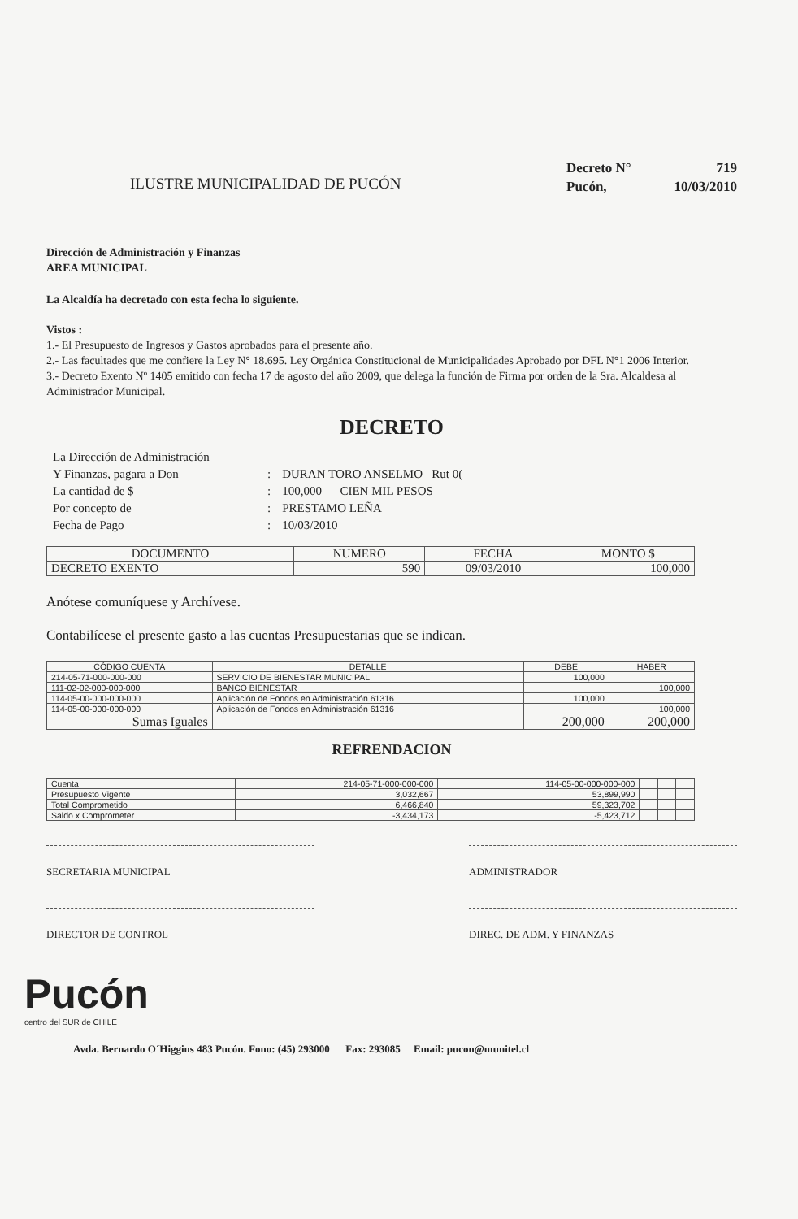ILUSTRE MUNICIPALIDAD DE PUCÓN
Decreto N° 719
Pucón, 10/03/2010
Dirección de Administración y Finanzas
AREA MUNICIPAL
La Alcaldía ha decretado con esta fecha lo siguiente.
Vistos :
1.- El Presupuesto de Ingresos y Gastos aprobados para el presente año.
2.- Las facultades que me confiere la Ley N° 18.695. Ley Orgánica Constitucional de Municipalidades Aprobado por DFL N°1 2006 Interior.
3.- Decreto Exento Nº 1405 emitido con fecha 17 de agosto del año 2009, que delega la función de Firma por orden de la Sra. Alcaldesa al Administrador Municipal.
DECRETO
| La Dirección de Administración | | |
| Y Finanzas, pagara a Don | : | DURAN TORO ANSELMO Rut 0( |
| La cantidad de $ | : | 100,000 CIEN MIL PESOS |
| Por concepto de | : | PRESTAMO LEÑA |
| Fecha de Pago | : | 10/03/2010 |
| DOCUMENTO | NUMERO | FECHA | MONTO $ |
| --- | --- | --- | --- |
| DECRETO EXENTO | 590 | 09/03/2010 | 100,000 |
Anótese comuníquese y Archívese.
Contabilícese el presente gasto a las cuentas Presupuestarias que se indican.
| CÓDIGO CUENTA | DETALLE | | DEBE | HABER |
| --- | --- | --- | --- | --- |
| 214-05-71-000-000-000 | SERVICIO DE BIENESTAR MUNICIPAL | | 100,000 | |
| 111-02-02-000-000-000 | BANCO BIENESTAR | | | 100,000 |
| 114-05-00-000-000-000 | Aplicación de Fondos en Administración 61316 | | 100,000 | |
| 114-05-00-000-000-000 | Aplicación de Fondos en Administración 61316 | | | 100,000 |
| Sumas Iguales | | | 200,000 | 200,000 |
REFRENDACION
| Cuenta | 214-05-71-000-000-000 | 114-05-00-000-000-000 | | | |
| Presupuesto Vigente | 3,032,667 | 53,899,990 | | | |
| Total Comprometido | 6,466,840 | 59,323,702 | | | |
| Saldo x Comprometer | -3,434,173 | -5,423,712 | | | |
SECRETARIA MUNICIPAL ADMINISTRADOR
DIRECTOR DE CONTROL DIREC. DE ADM. Y FINANZAS
Pucón
centro del SUR de CHILE
Avda. Bernardo O´Higgins 483 Pucón. Fono: (45) 293000 Fax: 293085 Email: pucon@munitel.cl